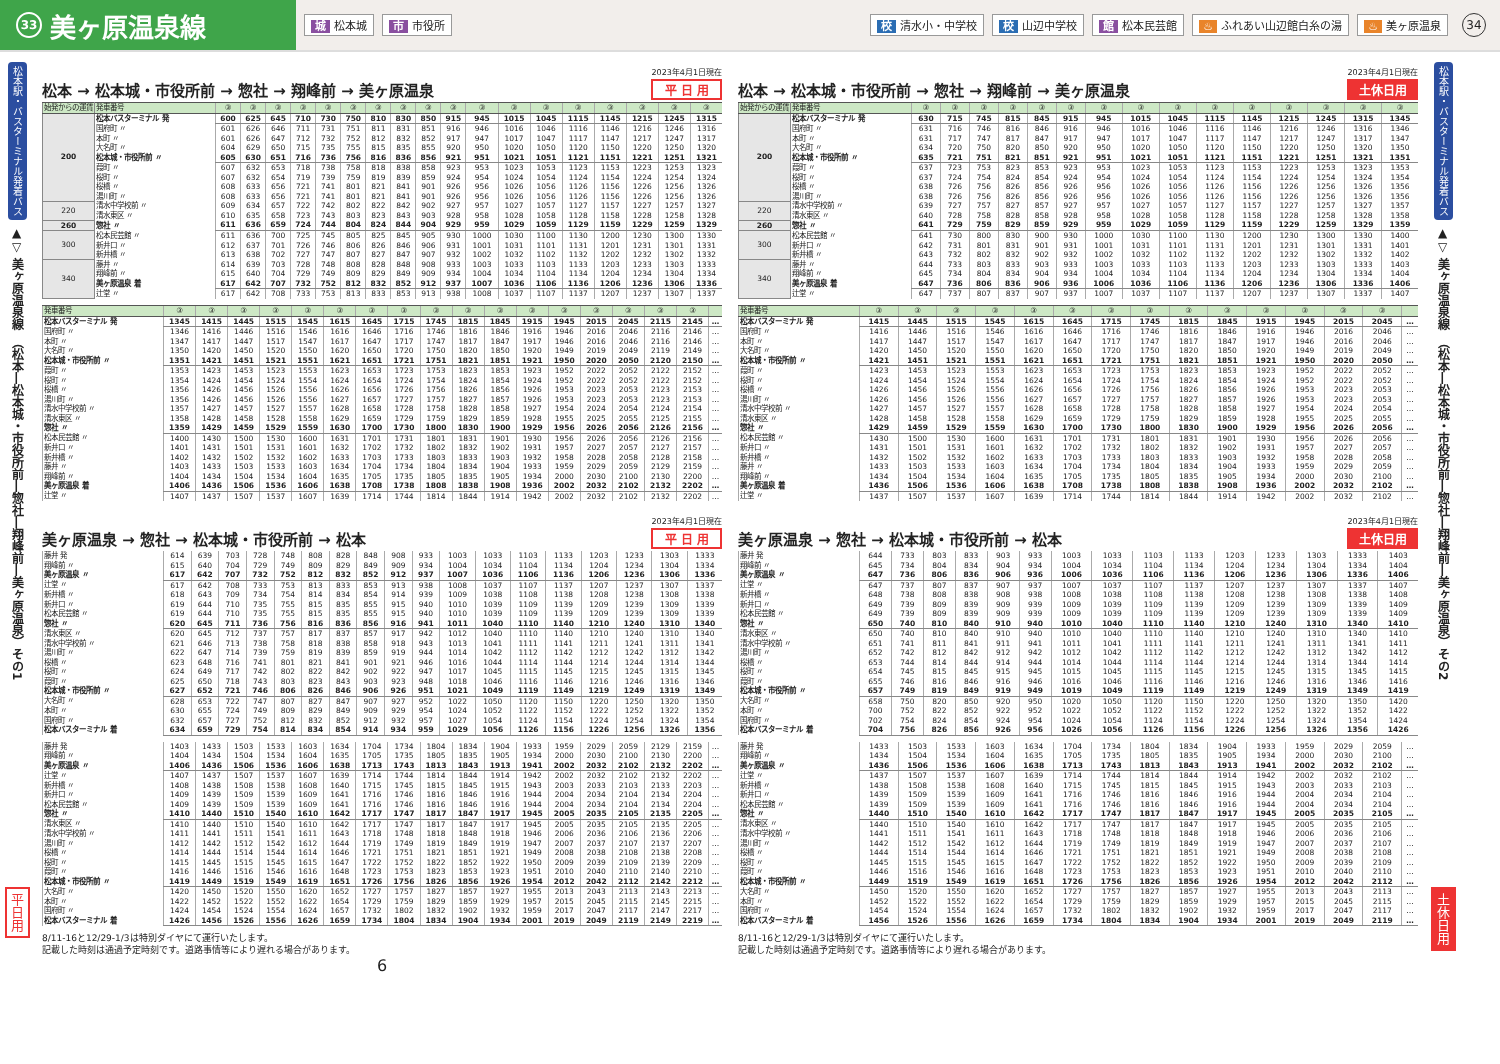33 美ヶ原温泉線
城 松本城 市 市役所 校 清水小・中学校 校 山辺中学校 館 松本民芸館 ♨ ふれあい山辺館白糸の湯 ♨ 美ヶ原温泉 34
松本駅・バスターミナル発着バス
▲▽ 美ヶ原温泉線
（松本―松本城・市役所前―惣社―翔峰前―美ヶ原温泉）その1
平日用
松本 → 松本城・市役所前 → 惣社 → 翔峰前 → 美ヶ原温泉
2023年4月1日現在
平 日 用
| 始発からの運賃 | 発車番号 | ③ | ③ | ③ | ③ | ③ | ③ | ③ | ③ | ③ | ③ | ③ | ③ | ③ | ③ | ③ | ③ | ③ | ③ |
| 200 | 松本バスターミナル 発 | 600 | 625 | 645 | 710 | 730 | 750 | 810 | 830 | 850 | 915 | 945 | 1015 | 1045 | 1115 | 1145 | 1215 | 1245 | 1315 |
| | 国府町 〃 | 601 | 626 | 646 | 711 | 731 | 751 | 811 | 831 | 851 | 916 | 946 | 1016 | 1046 | 1116 | 1146 | 1216 | 1246 | 1316 |
| | 本町 〃 | 601 | 626 | 647 | 712 | 732 | 752 | 812 | 832 | 852 | 917 | 947 | 1017 | 1047 | 1117 | 1147 | 1217 | 1247 | 1317 |
| | 大名町 〃 | 604 | 629 | 650 | 715 | 735 | 755 | 815 | 835 | 855 | 920 | 950 | 1020 | 1050 | 1120 | 1150 | 1220 | 1250 | 1320 |
| | 松本城・市役所前 〃 | 605 | 630 | 651 | 716 | 736 | 756 | 816 | 836 | 856 | 921 | 951 | 1021 | 1051 | 1121 | 1151 | 1221 | 1251 | 1321 |
| | 葭町 〃 | 607 | 632 | 653 | 718 | 738 | 758 | 818 | 838 | 858 | 923 | 953 | 1023 | 1053 | 1123 | 1153 | 1223 | 1253 | 1323 |
| | 桜町 〃 | 607 | 632 | 654 | 719 | 739 | 759 | 819 | 839 | 859 | 924 | 954 | 1024 | 1054 | 1124 | 1154 | 1224 | 1254 | 1324 |
| | 桜橋 〃 | 608 | 633 | 656 | 721 | 741 | 801 | 821 | 841 | 901 | 926 | 956 | 1026 | 1056 | 1126 | 1156 | 1226 | 1256 | 1326 |
| | 湯川町 〃 | 608 | 633 | 656 | 721 | 741 | 801 | 821 | 841 | 901 | 926 | 956 | 1026 | 1056 | 1126 | 1156 | 1226 | 1256 | 1326 |
| 220 | 清水中学校前 〃 | 609 | 634 | 657 | 722 | 742 | 802 | 822 | 842 | 902 | 927 | 957 | 1027 | 1057 | 1127 | 1157 | 1227 | 1257 | 1327 |
| | 清水東区 〃 | 610 | 635 | 658 | 723 | 743 | 803 | 823 | 843 | 903 | 928 | 958 | 1028 | 1058 | 1128 | 1158 | 1228 | 1258 | 1328 |
| 260 | 惣社 〃 | 611 | 636 | 659 | 724 | 744 | 804 | 824 | 844 | 904 | 929 | 959 | 1029 | 1059 | 1129 | 1159 | 1229 | 1259 | 1329 |
| 300 | 松本民芸館 〃 | 611 | 636 | 700 | 725 | 745 | 805 | 825 | 845 | 905 | 930 | 1000 | 1030 | 1100 | 1130 | 1200 | 1230 | 1300 | 1330 |
| | 新井口 〃 | 612 | 637 | 701 | 726 | 746 | 806 | 826 | 846 | 906 | 931 | 1001 | 1031 | 1101 | 1131 | 1201 | 1231 | 1301 | 1331 |
| | 新井橋 〃 | 613 | 638 | 702 | 727 | 747 | 807 | 827 | 847 | 907 | 932 | 1002 | 1032 | 1102 | 1132 | 1202 | 1232 | 1302 | 1332 |
| 340 | 藤井 〃 | 614 | 639 | 703 | 728 | 748 | 808 | 828 | 848 | 908 | 933 | 1003 | 1033 | 1103 | 1133 | 1203 | 1233 | 1303 | 1333 |
| | 翔峰前 〃 | 615 | 640 | 704 | 729 | 749 | 809 | 829 | 849 | 909 | 934 | 1004 | 1034 | 1104 | 1134 | 1204 | 1234 | 1304 | 1334 |
| | 美ヶ原温泉 着 | 617 | 642 | 707 | 732 | 752 | 812 | 832 | 852 | 912 | 937 | 1007 | 1036 | 1106 | 1136 | 1206 | 1236 | 1306 | 1336 |
| | 辻堂 〃 | 617 | 642 | 708 | 733 | 753 | 813 | 833 | 853 | 913 | 938 | 1008 | 1037 | 1107 | 1137 | 1207 | 1237 | 1307 | 1337 |
| 発車番号 | ③ | ③ | ③ | ③ | ③ | ③ | ③ | ③ | ③ | ③ | ③ | ③ | ③ | ③ | ③ | ③ | ③ | |
| 松本バスターミナル 発 | 1345 | 1415 | 1445 | 1515 | 1545 | 1615 | 1645 | 1715 | 1745 | 1815 | 1845 | 1915 | 1945 | 2015 | 2045 | 2115 | 2145 | … |
| 国府町 〃 | 1346 | 1416 | 1446 | 1516 | 1546 | 1616 | 1646 | 1716 | 1746 | 1816 | 1846 | 1916 | 1946 | 2016 | 2046 | 2116 | 2146 | … |
| 本町 〃 | 1347 | 1417 | 1447 | 1517 | 1547 | 1617 | 1647 | 1717 | 1747 | 1817 | 1847 | 1917 | 1946 | 2016 | 2046 | 2116 | 2146 | … |
| 大名町 〃 | 1350 | 1420 | 1450 | 1520 | 1550 | 1620 | 1650 | 1720 | 1750 | 1820 | 1850 | 1920 | 1949 | 2019 | 2049 | 2119 | 2149 | … |
| 松本城・市役所前 〃 | 1351 | 1421 | 1451 | 1521 | 1551 | 1621 | 1651 | 1721 | 1751 | 1821 | 1851 | 1921 | 1950 | 2020 | 2050 | 2120 | 2150 | … |
| 葭町 〃 | 1353 | 1423 | 1453 | 1523 | 1553 | 1623 | 1653 | 1723 | 1753 | 1823 | 1853 | 1923 | 1952 | 2022 | 2052 | 2122 | 2152 | … |
| 桜町 〃 | 1354 | 1424 | 1454 | 1524 | 1554 | 1624 | 1654 | 1724 | 1754 | 1824 | 1854 | 1924 | 1952 | 2022 | 2052 | 2122 | 2152 | … |
| 桜橋 〃 | 1356 | 1426 | 1456 | 1526 | 1556 | 1626 | 1656 | 1726 | 1756 | 1826 | 1856 | 1926 | 1953 | 2023 | 2053 | 2123 | 2153 | … |
| 湯川町 〃 | 1356 | 1426 | 1456 | 1526 | 1556 | 1627 | 1657 | 1727 | 1757 | 1827 | 1857 | 1926 | 1953 | 2023 | 2053 | 2123 | 2153 | … |
| 清水中学校前 〃 | 1357 | 1427 | 1457 | 1527 | 1557 | 1628 | 1658 | 1728 | 1758 | 1828 | 1858 | 1927 | 1954 | 2024 | 2054 | 2124 | 2154 | … |
| 清水東区 〃 | 1358 | 1428 | 1458 | 1528 | 1558 | 1629 | 1659 | 1729 | 1759 | 1829 | 1859 | 1928 | 1955 | 2025 | 2055 | 2125 | 2155 | … |
| 惣社 〃 | 1359 | 1429 | 1459 | 1529 | 1559 | 1630 | 1700 | 1730 | 1800 | 1830 | 1900 | 1929 | 1956 | 2026 | 2056 | 2126 | 2156 | … |
| 松本民芸館 〃 | 1400 | 1430 | 1500 | 1530 | 1600 | 1631 | 1701 | 1731 | 1801 | 1831 | 1901 | 1930 | 1956 | 2026 | 2056 | 2126 | 2156 | … |
| 新井口 〃 | 1401 | 1431 | 1501 | 1531 | 1601 | 1632 | 1702 | 1732 | 1802 | 1832 | 1902 | 1931 | 1957 | 2027 | 2057 | 2127 | 2157 | … |
| 新井橋 〃 | 1402 | 1432 | 1502 | 1532 | 1602 | 1633 | 1703 | 1733 | 1803 | 1833 | 1903 | 1932 | 1958 | 2028 | 2058 | 2128 | 2158 | … |
| 藤井 〃 | 1403 | 1433 | 1503 | 1533 | 1603 | 1634 | 1704 | 1734 | 1804 | 1834 | 1904 | 1933 | 1959 | 2029 | 2059 | 2129 | 2159 | … |
| 翔峰前 〃 | 1404 | 1434 | 1504 | 1534 | 1604 | 1635 | 1705 | 1735 | 1805 | 1835 | 1905 | 1934 | 2000 | 2030 | 2100 | 2130 | 2200 | … |
| 美ヶ原温泉 着 | 1406 | 1436 | 1506 | 1536 | 1606 | 1638 | 1708 | 1738 | 1808 | 1838 | 1908 | 1936 | 2002 | 2032 | 2102 | 2132 | 2202 | … |
| 辻堂 〃 | 1407 | 1437 | 1507 | 1537 | 1607 | 1639 | 1714 | 1744 | 1814 | 1844 | 1914 | 1942 | 2002 | 2032 | 2102 | 2132 | 2202 | … |
美ヶ原温泉 → 惣社 → 松本城・市役所前 → 松本
2023年4月1日現在
平 日 用
| 藤井 発 | 614 | 639 | 703 | 728 | 748 | 808 | 828 | 848 | 908 | 933 | 1003 | 1033 | 1103 | 1133 | 1203 | 1233 | 1303 | 1333 |
| 翔峰前 〃 | 615 | 640 | 704 | 729 | 749 | 809 | 829 | 849 | 909 | 934 | 1004 | 1034 | 1104 | 1134 | 1204 | 1234 | 1304 | 1334 |
| 美ヶ原温泉 〃 | 617 | 642 | 707 | 732 | 752 | 812 | 832 | 852 | 912 | 937 | 1007 | 1036 | 1106 | 1136 | 1206 | 1236 | 1306 | 1336 |
| 辻堂 〃 | 617 | 642 | 708 | 733 | 753 | 813 | 833 | 853 | 913 | 938 | 1008 | 1037 | 1107 | 1137 | 1207 | 1237 | 1307 | 1337 |
| 新井橋 〃 | 618 | 643 | 709 | 734 | 754 | 814 | 834 | 854 | 914 | 939 | 1009 | 1038 | 1108 | 1138 | 1208 | 1238 | 1308 | 1338 |
| 新井口 〃 | 619 | 644 | 710 | 735 | 755 | 815 | 835 | 855 | 915 | 940 | 1010 | 1039 | 1109 | 1139 | 1209 | 1239 | 1309 | 1339 |
| 松本民芸館 〃 | 619 | 644 | 710 | 735 | 755 | 815 | 835 | 855 | 915 | 940 | 1010 | 1039 | 1109 | 1139 | 1209 | 1239 | 1309 | 1339 |
| 惣社 〃 | 620 | 645 | 711 | 736 | 756 | 816 | 836 | 856 | 916 | 941 | 1011 | 1040 | 1110 | 1140 | 1210 | 1240 | 1310 | 1340 |
| 清水東区 〃 | 620 | 645 | 712 | 737 | 757 | 817 | 837 | 857 | 917 | 942 | 1012 | 1040 | 1110 | 1140 | 1210 | 1240 | 1310 | 1340 |
| 清水中学校前 〃 | 621 | 646 | 713 | 738 | 758 | 818 | 838 | 858 | 918 | 943 | 1013 | 1041 | 1111 | 1141 | 1211 | 1241 | 1311 | 1341 |
| 湯川町 〃 | 622 | 647 | 714 | 739 | 759 | 819 | 839 | 859 | 919 | 944 | 1014 | 1042 | 1112 | 1142 | 1212 | 1242 | 1312 | 1342 |
| 桜橋 〃 | 623 | 648 | 716 | 741 | 801 | 821 | 841 | 901 | 921 | 946 | 1016 | 1044 | 1114 | 1144 | 1214 | 1244 | 1314 | 1344 |
| 桜町 〃 | 624 | 649 | 717 | 742 | 802 | 822 | 842 | 902 | 922 | 947 | 1017 | 1045 | 1115 | 1145 | 1215 | 1245 | 1315 | 1345 |
| 葭町 〃 | 625 | 650 | 718 | 743 | 803 | 823 | 843 | 903 | 923 | 948 | 1018 | 1046 | 1116 | 1146 | 1216 | 1246 | 1316 | 1346 |
| 松本城・市役所前 〃 | 627 | 652 | 721 | 746 | 806 | 826 | 846 | 906 | 926 | 951 | 1021 | 1049 | 1119 | 1149 | 1219 | 1249 | 1319 | 1349 |
| 大名町 〃 | 628 | 653 | 722 | 747 | 807 | 827 | 847 | 907 | 927 | 952 | 1022 | 1050 | 1120 | 1150 | 1220 | 1250 | 1320 | 1350 |
| 本町 〃 | 630 | 655 | 724 | 749 | 809 | 829 | 849 | 909 | 929 | 954 | 1024 | 1052 | 1122 | 1152 | 1222 | 1252 | 1322 | 1352 |
| 国府町 〃 | 632 | 657 | 727 | 752 | 812 | 832 | 852 | 912 | 932 | 957 | 1027 | 1054 | 1124 | 1154 | 1224 | 1254 | 1324 | 1354 |
| 松本バスターミナル 着 | 634 | 659 | 729 | 754 | 814 | 834 | 854 | 914 | 934 | 959 | 1029 | 1056 | 1126 | 1156 | 1226 | 1256 | 1326 | 1356 |
| 藤井 発 | 1403 | 1433 | 1503 | 1533 | 1603 | 1634 | 1704 | 1734 | 1804 | 1834 | 1904 | 1933 | 1959 | 2029 | 2059 | 2129 | 2159 | … |
| 翔峰前 〃 | 1404 | 1434 | 1504 | 1534 | 1604 | 1635 | 1705 | 1735 | 1805 | 1835 | 1905 | 1934 | 2000 | 2030 | 2100 | 2130 | 2200 | … |
| 美ヶ原温泉 〃 | 1406 | 1436 | 1506 | 1536 | 1606 | 1638 | 1713 | 1743 | 1813 | 1843 | 1913 | 1941 | 2002 | 2032 | 2102 | 2132 | 2202 | … |
| 辻堂 〃 | 1407 | 1437 | 1507 | 1537 | 1607 | 1639 | 1714 | 1744 | 1814 | 1844 | 1914 | 1942 | 2002 | 2032 | 2102 | 2132 | 2202 | … |
| 新井橋 〃 | 1408 | 1438 | 1508 | 1538 | 1608 | 1640 | 1715 | 1745 | 1815 | 1845 | 1915 | 1943 | 2003 | 2033 | 2103 | 2133 | 2203 | … |
| 新井口 〃 | 1409 | 1439 | 1509 | 1539 | 1609 | 1641 | 1716 | 1746 | 1816 | 1846 | 1916 | 1944 | 2004 | 2034 | 2104 | 2134 | 2204 | … |
| 松本民芸館 〃 | 1409 | 1439 | 1509 | 1539 | 1609 | 1641 | 1716 | 1746 | 1816 | 1846 | 1916 | 1944 | 2004 | 2034 | 2104 | 2134 | 2204 | … |
| 惣社 〃 | 1410 | 1440 | 1510 | 1540 | 1610 | 1642 | 1717 | 1747 | 1817 | 1847 | 1917 | 1945 | 2005 | 2035 | 2105 | 2135 | 2205 | … |
| 清水東区 〃 | 1410 | 1440 | 1510 | 1540 | 1610 | 1642 | 1717 | 1747 | 1817 | 1847 | 1917 | 1945 | 2005 | 2035 | 2105 | 2135 | 2205 | … |
| 清水中学校前 〃 | 1411 | 1441 | 1511 | 1541 | 1611 | 1643 | 1718 | 1748 | 1818 | 1848 | 1918 | 1946 | 2006 | 2036 | 2106 | 2136 | 2206 | … |
| 湯川町 〃 | 1412 | 1442 | 1512 | 1542 | 1612 | 1644 | 1719 | 1749 | 1819 | 1849 | 1919 | 1947 | 2007 | 2037 | 2107 | 2137 | 2207 | … |
| 桜橋 〃 | 1414 | 1444 | 1514 | 1544 | 1614 | 1646 | 1721 | 1751 | 1821 | 1851 | 1921 | 1949 | 2008 | 2038 | 2108 | 2138 | 2208 | … |
| 桜町 〃 | 1415 | 1445 | 1515 | 1545 | 1615 | 1647 | 1722 | 1752 | 1822 | 1852 | 1922 | 1950 | 2009 | 2039 | 2109 | 2139 | 2209 | … |
| 葭町 〃 | 1416 | 1446 | 1516 | 1546 | 1616 | 1648 | 1723 | 1753 | 1823 | 1853 | 1923 | 1951 | 2010 | 2040 | 2110 | 2140 | 2210 | … |
| 松本城・市役所前 〃 | 1419 | 1449 | 1519 | 1549 | 1619 | 1651 | 1726 | 1756 | 1826 | 1856 | 1926 | 1954 | 2012 | 2042 | 2112 | 2142 | 2212 | … |
| 大名町 〃 | 1420 | 1450 | 1520 | 1550 | 1620 | 1652 | 1727 | 1757 | 1827 | 1857 | 1927 | 1955 | 2013 | 2043 | 2113 | 2143 | 2213 | … |
| 本町 〃 | 1422 | 1452 | 1522 | 1552 | 1622 | 1654 | 1729 | 1759 | 1829 | 1859 | 1929 | 1957 | 2015 | 2045 | 2115 | 2145 | 2215 | … |
| 国府町 〃 | 1424 | 1454 | 1524 | 1554 | 1624 | 1657 | 1732 | 1802 | 1832 | 1902 | 1932 | 1959 | 2017 | 2047 | 2117 | 2147 | 2217 | … |
| 松本バスターミナル 着 | 1426 | 1456 | 1526 | 1556 | 1626 | 1659 | 1734 | 1804 | 1834 | 1904 | 1934 | 2001 | 2019 | 2049 | 2119 | 2149 | 2219 | … |
8/11-16と12/29-1/3は特別ダイヤにて運行いたします。
記載した時刻は通過予定時刻です。道路事情等により遅れる場合があります。
6
松本 → 松本城・市役所前 → 惣社 → 翔峰前 → 美ヶ原温泉
2023年4月1日現在
土休日用
| 始発からの運賃 | 発車番号 | ③ | ③ | ③ | ③ | ③ | ③ | ③ | ③ | ③ | ③ | ③ | ③ | ③ | ③ | ③ |
| 200 | 松本バスターミナル 発 | 630 | 715 | 745 | 815 | 845 | 915 | 945 | 1015 | 1045 | 1115 | 1145 | 1215 | 1245 | 1315 | 1345 |
| | 国府町 〃 | 631 | 716 | 746 | 816 | 846 | 916 | 946 | 1016 | 1046 | 1116 | 1146 | 1216 | 1246 | 1316 | 1346 |
| | 本町 〃 | 631 | 717 | 747 | 817 | 847 | 917 | 947 | 1017 | 1047 | 1117 | 1147 | 1217 | 1247 | 1317 | 1347 |
| | 大名町 〃 | 634 | 720 | 750 | 820 | 850 | 920 | 950 | 1020 | 1050 | 1120 | 1150 | 1220 | 1250 | 1320 | 1350 |
| | 松本城・市役所前 〃 | 635 | 721 | 751 | 821 | 851 | 921 | 951 | 1021 | 1051 | 1121 | 1151 | 1221 | 1251 | 1321 | 1351 |
| | 葭町 〃 | 637 | 723 | 753 | 823 | 853 | 923 | 953 | 1023 | 1053 | 1123 | 1153 | 1223 | 1253 | 1323 | 1353 |
| | 桜町 〃 | 637 | 724 | 754 | 824 | 854 | 924 | 954 | 1024 | 1054 | 1124 | 1154 | 1224 | 1254 | 1324 | 1354 |
| | 桜橋 〃 | 638 | 726 | 756 | 826 | 856 | 926 | 956 | 1026 | 1056 | 1126 | 1156 | 1226 | 1256 | 1326 | 1356 |
| | 湯川町 〃 | 638 | 726 | 756 | 826 | 856 | 926 | 956 | 1026 | 1056 | 1126 | 1156 | 1226 | 1256 | 1326 | 1356 |
| 220 | 清水中学校前 〃 | 639 | 727 | 757 | 827 | 857 | 927 | 957 | 1027 | 1057 | 1127 | 1157 | 1227 | 1257 | 1327 | 1357 |
| | 清水東区 〃 | 640 | 728 | 758 | 828 | 858 | 928 | 958 | 1028 | 1058 | 1128 | 1158 | 1228 | 1258 | 1328 | 1358 |
| 260 | 惣社 〃 | 641 | 729 | 759 | 829 | 859 | 929 | 959 | 1029 | 1059 | 1129 | 1159 | 1229 | 1259 | 1329 | 1359 |
| 300 | 松本民芸館 〃 | 641 | 730 | 800 | 830 | 900 | 930 | 1000 | 1030 | 1100 | 1130 | 1200 | 1230 | 1300 | 1330 | 1400 |
| | 新井口 〃 | 642 | 731 | 801 | 831 | 901 | 931 | 1001 | 1031 | 1101 | 1131 | 1201 | 1231 | 1301 | 1331 | 1401 |
| | 新井橋 〃 | 643 | 732 | 802 | 832 | 902 | 932 | 1002 | 1032 | 1102 | 1132 | 1202 | 1232 | 1302 | 1332 | 1402 |
| 340 | 藤井 〃 | 644 | 733 | 803 | 833 | 903 | 933 | 1003 | 1033 | 1103 | 1133 | 1203 | 1233 | 1303 | 1333 | 1403 |
| | 翔峰前 〃 | 645 | 734 | 804 | 834 | 904 | 934 | 1004 | 1034 | 1104 | 1134 | 1204 | 1234 | 1304 | 1334 | 1404 |
| | 美ヶ原温泉 着 | 647 | 736 | 806 | 836 | 906 | 936 | 1006 | 1036 | 1106 | 1136 | 1206 | 1236 | 1306 | 1336 | 1406 |
| | 辻堂 〃 | 647 | 737 | 807 | 837 | 907 | 937 | 1007 | 1037 | 1107 | 1137 | 1207 | 1237 | 1307 | 1337 | 1407 |
| 発車番号 | ③ | ③ | ③ | ③ | ③ | ③ | ③ | ③ | ③ | ③ | ③ | ③ | ③ | ③ | |
| 松本バスターミナル 発 | 1415 | 1445 | 1515 | 1545 | 1615 | 1645 | 1715 | 1745 | 1815 | 1845 | 1915 | 1945 | 2015 | 2045 | … |
| 国府町 〃 | 1416 | 1446 | 1516 | 1546 | 1616 | 1646 | 1716 | 1746 | 1816 | 1846 | 1916 | 1946 | 2016 | 2046 | … |
| 本町 〃 | 1417 | 1447 | 1517 | 1547 | 1617 | 1647 | 1717 | 1747 | 1817 | 1847 | 1917 | 1946 | 2016 | 2046 | … |
| 大名町 〃 | 1420 | 1450 | 1520 | 1550 | 1620 | 1650 | 1720 | 1750 | 1820 | 1850 | 1920 | 1949 | 2019 | 2049 | … |
| 松本城・市役所前 〃 | 1421 | 1451 | 1521 | 1551 | 1621 | 1651 | 1721 | 1751 | 1821 | 1851 | 1921 | 1950 | 2020 | 2050 | … |
| 葭町 〃 | 1423 | 1453 | 1523 | 1553 | 1623 | 1653 | 1723 | 1753 | 1823 | 1853 | 1923 | 1952 | 2022 | 2052 | … |
| 桜町 〃 | 1424 | 1454 | 1524 | 1554 | 1624 | 1654 | 1724 | 1754 | 1824 | 1854 | 1924 | 1952 | 2022 | 2052 | … |
| 桜橋 〃 | 1426 | 1456 | 1526 | 1556 | 1626 | 1656 | 1726 | 1756 | 1826 | 1856 | 1926 | 1953 | 2023 | 2053 | … |
| 湯川町 〃 | 1426 | 1456 | 1526 | 1556 | 1627 | 1657 | 1727 | 1757 | 1827 | 1857 | 1926 | 1953 | 2023 | 2053 | … |
| 清水中学校前 〃 | 1427 | 1457 | 1527 | 1557 | 1628 | 1658 | 1728 | 1758 | 1828 | 1858 | 1927 | 1954 | 2024 | 2054 | … |
| 清水東区 〃 | 1428 | 1458 | 1528 | 1558 | 1629 | 1659 | 1729 | 1759 | 1829 | 1859 | 1928 | 1955 | 2025 | 2055 | … |
| 惣社 〃 | 1429 | 1459 | 1529 | 1559 | 1630 | 1700 | 1730 | 1800 | 1830 | 1900 | 1929 | 1956 | 2026 | 2056 | … |
| 松本民芸館 〃 | 1430 | 1500 | 1530 | 1600 | 1631 | 1701 | 1731 | 1801 | 1831 | 1901 | 1930 | 1956 | 2026 | 2056 | … |
| 新井口 〃 | 1431 | 1501 | 1531 | 1601 | 1632 | 1702 | 1732 | 1802 | 1832 | 1902 | 1931 | 1957 | 2027 | 2057 | … |
| 新井橋 〃 | 1432 | 1502 | 1532 | 1602 | 1633 | 1703 | 1733 | 1803 | 1833 | 1903 | 1932 | 1958 | 2028 | 2058 | … |
| 藤井 〃 | 1433 | 1503 | 1533 | 1603 | 1634 | 1704 | 1734 | 1804 | 1834 | 1904 | 1933 | 1959 | 2029 | 2059 | … |
| 翔峰前 〃 | 1434 | 1504 | 1534 | 1604 | 1635 | 1705 | 1735 | 1805 | 1835 | 1905 | 1934 | 2000 | 2030 | 2100 | … |
| 美ヶ原温泉 着 | 1436 | 1506 | 1536 | 1606 | 1638 | 1708 | 1738 | 1808 | 1838 | 1908 | 1936 | 2002 | 2032 | 2102 | … |
| 辻堂 〃 | 1437 | 1507 | 1537 | 1607 | 1639 | 1714 | 1744 | 1814 | 1844 | 1914 | 1942 | 2002 | 2032 | 2102 | … |
美ヶ原温泉 → 惣社 → 松本城・市役所前 → 松本
2023年4月1日現在
土休日用
| 藤井 発 | 644 | 733 | 803 | 833 | 903 | 933 | 1003 | 1033 | 1103 | 1133 | 1203 | 1233 | 1303 | 1333 | 1403 |
| 翔峰前 〃 | 645 | 734 | 804 | 834 | 904 | 934 | 1004 | 1034 | 1104 | 1134 | 1204 | 1234 | 1304 | 1334 | 1404 |
| 美ヶ原温泉 〃 | 647 | 736 | 806 | 836 | 906 | 936 | 1006 | 1036 | 1106 | 1136 | 1206 | 1236 | 1306 | 1336 | 1406 |
| 辻堂 〃 | 647 | 737 | 807 | 837 | 907 | 937 | 1007 | 1037 | 1107 | 1137 | 1207 | 1237 | 1307 | 1337 | 1407 |
| 新井橋 〃 | 648 | 738 | 808 | 838 | 908 | 938 | 1008 | 1038 | 1108 | 1138 | 1208 | 1238 | 1308 | 1338 | 1408 |
| 新井口 〃 | 649 | 739 | 809 | 839 | 909 | 939 | 1009 | 1039 | 1109 | 1139 | 1209 | 1239 | 1309 | 1339 | 1409 |
| 松本民芸館 〃 | 649 | 739 | 809 | 839 | 909 | 939 | 1009 | 1039 | 1109 | 1139 | 1209 | 1239 | 1309 | 1339 | 1409 |
| 惣社 〃 | 650 | 740 | 810 | 840 | 910 | 940 | 1010 | 1040 | 1110 | 1140 | 1210 | 1240 | 1310 | 1340 | 1410 |
| 清水東区 〃 | 650 | 740 | 810 | 840 | 910 | 940 | 1010 | 1040 | 1110 | 1140 | 1210 | 1240 | 1310 | 1340 | 1410 |
| 清水中学校前 〃 | 651 | 741 | 811 | 841 | 911 | 941 | 1011 | 1041 | 1111 | 1141 | 1211 | 1241 | 1311 | 1341 | 1411 |
| 湯川町 〃 | 652 | 742 | 812 | 842 | 912 | 942 | 1012 | 1042 | 1112 | 1142 | 1212 | 1242 | 1312 | 1342 | 1412 |
| 桜橋 〃 | 653 | 744 | 814 | 844 | 914 | 944 | 1014 | 1044 | 1114 | 1144 | 1214 | 1244 | 1314 | 1344 | 1414 |
| 桜町 〃 | 654 | 745 | 815 | 845 | 915 | 945 | 1015 | 1045 | 1115 | 1145 | 1215 | 1245 | 1315 | 1345 | 1415 |
| 葭町 〃 | 655 | 746 | 816 | 846 | 916 | 946 | 1016 | 1046 | 1116 | 1146 | 1216 | 1246 | 1316 | 1346 | 1416 |
| 松本城・市役所前 〃 | 657 | 749 | 819 | 849 | 919 | 949 | 1019 | 1049 | 1119 | 1149 | 1219 | 1249 | 1319 | 1349 | 1419 |
| 大名町 〃 | 658 | 750 | 820 | 850 | 920 | 950 | 1020 | 1050 | 1120 | 1150 | 1220 | 1250 | 1320 | 1350 | 1420 |
| 本町 〃 | 700 | 752 | 822 | 852 | 922 | 952 | 1022 | 1052 | 1122 | 1152 | 1222 | 1252 | 1322 | 1352 | 1422 |
| 国府町 〃 | 702 | 754 | 824 | 854 | 924 | 954 | 1024 | 1054 | 1124 | 1154 | 1224 | 1254 | 1324 | 1354 | 1424 |
| 松本バスターミナル 着 | 704 | 756 | 826 | 856 | 926 | 956 | 1026 | 1056 | 1126 | 1156 | 1226 | 1256 | 1326 | 1356 | 1426 |
| 藤井 発 | 1433 | 1503 | 1533 | 1603 | 1634 | 1704 | 1734 | 1804 | 1834 | 1904 | 1933 | 1959 | 2029 | 2059 | … |
| 翔峰前 〃 | 1434 | 1504 | 1534 | 1604 | 1635 | 1705 | 1735 | 1805 | 1835 | 1905 | 1934 | 2000 | 2030 | 2100 | … |
| 美ヶ原温泉 〃 | 1436 | 1506 | 1536 | 1606 | 1638 | 1713 | 1743 | 1813 | 1843 | 1913 | 1941 | 2002 | 2032 | 2102 | … |
| 辻堂 〃 | 1437 | 1507 | 1537 | 1607 | 1639 | 1714 | 1744 | 1814 | 1844 | 1914 | 1942 | 2002 | 2032 | 2102 | … |
| 新井橋 〃 | 1438 | 1508 | 1538 | 1608 | 1640 | 1715 | 1745 | 1815 | 1845 | 1915 | 1943 | 2003 | 2033 | 2103 | … |
| 新井口 〃 | 1439 | 1509 | 1539 | 1609 | 1641 | 1716 | 1746 | 1816 | 1846 | 1916 | 1944 | 2004 | 2034 | 2104 | … |
| 松本民芸館 〃 | 1439 | 1509 | 1539 | 1609 | 1641 | 1716 | 1746 | 1816 | 1846 | 1916 | 1944 | 2004 | 2034 | 2104 | … |
| 惣社 〃 | 1440 | 1510 | 1540 | 1610 | 1642 | 1717 | 1747 | 1817 | 1847 | 1917 | 1945 | 2005 | 2035 | 2105 | … |
| 清水東区 〃 | 1440 | 1510 | 1540 | 1610 | 1642 | 1717 | 1747 | 1817 | 1847 | 1917 | 1945 | 2005 | 2035 | 2105 | … |
| 清水中学校前 〃 | 1441 | 1511 | 1541 | 1611 | 1643 | 1718 | 1748 | 1818 | 1848 | 1918 | 1946 | 2006 | 2036 | 2106 | … |
| 湯川町 〃 | 1442 | 1512 | 1542 | 1612 | 1644 | 1719 | 1749 | 1819 | 1849 | 1919 | 1947 | 2007 | 2037 | 2107 | … |
| 桜橋 〃 | 1444 | 1514 | 1544 | 1614 | 1646 | 1721 | 1751 | 1821 | 1851 | 1921 | 1949 | 2008 | 2038 | 2108 | … |
| 桜町 〃 | 1445 | 1515 | 1545 | 1615 | 1647 | 1722 | 1752 | 1822 | 1852 | 1922 | 1950 | 2009 | 2039 | 2109 | … |
| 葭町 〃 | 1446 | 1516 | 1546 | 1616 | 1648 | 1723 | 1753 | 1823 | 1853 | 1923 | 1951 | 2010 | 2040 | 2110 | … |
| 松本城・市役所前 〃 | 1449 | 1519 | 1549 | 1619 | 1651 | 1726 | 1756 | 1826 | 1856 | 1926 | 1954 | 2012 | 2042 | 2112 | … |
| 大名町 〃 | 1450 | 1520 | 1550 | 1620 | 1652 | 1727 | 1757 | 1827 | 1857 | 1927 | 1955 | 2013 | 2043 | 2113 | … |
| 本町 〃 | 1452 | 1522 | 1552 | 1622 | 1654 | 1729 | 1759 | 1829 | 1859 | 1929 | 1957 | 2015 | 2045 | 2115 | … |
| 国府町 〃 | 1454 | 1524 | 1554 | 1624 | 1657 | 1732 | 1802 | 1832 | 1902 | 1932 | 1959 | 2017 | 2047 | 2117 | … |
| 松本バスターミナル 着 | 1456 | 1526 | 1556 | 1626 | 1659 | 1734 | 1804 | 1834 | 1904 | 1934 | 2001 | 2019 | 2049 | 2119 | … |
8/11-16と12/29-1/3は特別ダイヤにて運行いたします。
記載した時刻は通過予定時刻です。道路事情等により遅れる場合があります。
松本駅・バスターミナル発着バス
▲▽ 美ヶ原温泉線
（松本―松本城・市役所前―惣社―翔峰前―美ヶ原温泉）その2
土休日用